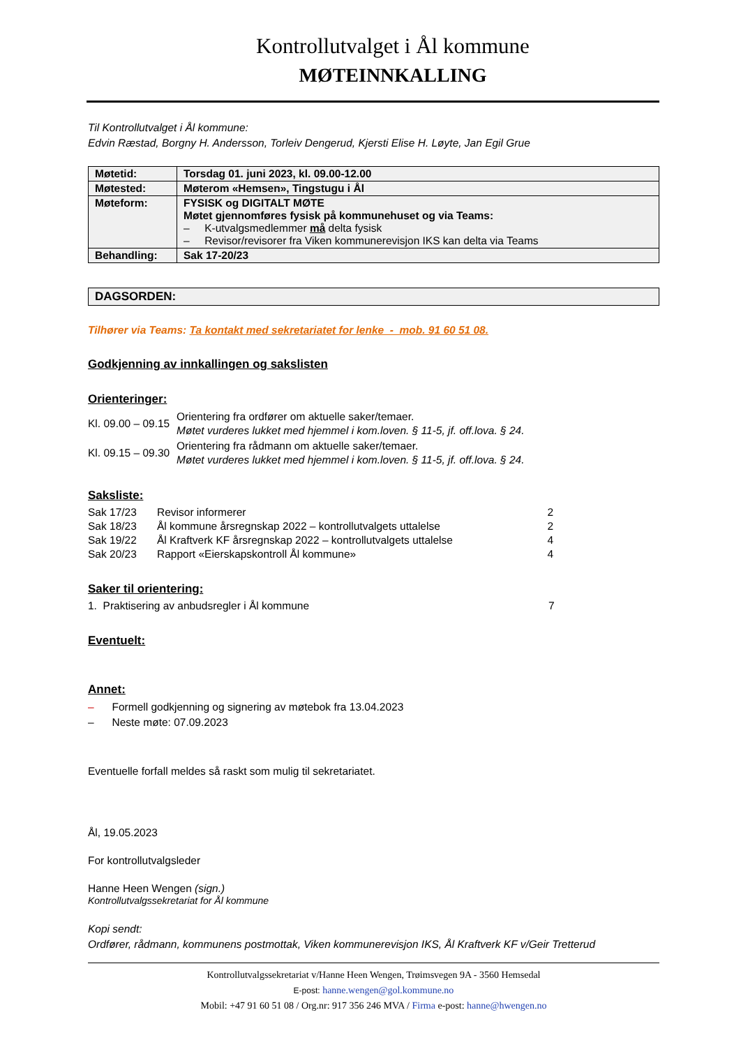Kontrollutvalget i Ål kommune
MØTEINNKALLING
Til Kontrollutvalget i Ål kommune:
Edvin Ræstad, Borgny H. Andersson, Torleiv Dengerud, Kjersti Elise H. Løyte, Jan Egil Grue
| Møtetid: | Torsdag 01. juni 2023, kl. 09.00-12.00 |
| Møtested: | Møterom «Hemsen», Tingstugu i Ål |
| Møteform: | FYSISK og DIGITALT MØTE Møtet gjennomføres fysisk på kommunehuset og via Teams: – K-utvalgsmedlemmer må delta fysisk – Revisor/revisorer fra Viken kommunerevisjon IKS kan delta via Teams |
| Behandling: | Sak 17-20/23 |
DAGSORDEN:
Tilhører via Teams: Ta kontakt med sekretariatet for lenke - mob. 91 60 51 08.
Godkjenning av innkallingen og sakslisten
Orienteringer:
| Kl. 09.00 – 09.15 | Orientering fra ordfører om aktuelle saker/temaer. Møtet vurderes lukket med hjemmel i kom.loven. § 11-5, jf. off.lova. § 24. |
| Kl. 09.15 – 09.30 | Orientering fra rådmann om aktuelle saker/temaer. Møtet vurderes lukket med hjemmel i kom.loven. § 11-5, jf. off.lova. § 24. |
Saksliste:
| Sak 17/23 | Revisor informerer | 2 |
| Sak 18/23 | Ål kommune årsregnskap 2022 – kontrollutvalgets uttalelse | 2 |
| Sak 19/22 | Ål Kraftverk KF årsregnskap 2022 – kontrollutvalgets uttalelse | 4 |
| Sak 20/23 | Rapport «Eierskapskontroll Ål kommune» | 4 |
Saker til orientering:
| 1. Praktisering av anbudsregler i Ål kommune | 7 |
Eventuelt:
Annet:
– Formell godkjenning og signering av møtebok fra 13.04.2023
– Neste møte: 07.09.2023
Eventuelle forfall meldes så raskt som mulig til sekretariatet.
Ål, 19.05.2023
For kontrollutvalgsleder
Hanne Heen Wengen (sign.)
Kontrollutvalgssekretariat for Ål kommune
Kopi sendt:
Ordfører, rådmann, kommunens postmottak, Viken kommunerevisjon IKS, Ål Kraftverk KF v/Geir Tretterud
Kontrollutvalgssekretariat v/Hanne Heen Wengen, Trøimsvegen 9A - 3560 Hemsedal
E-post: hanne.wengen@gol.kommune.no
Mobil: +47 91 60 51 08 / Org.nr: 917 356 246 MVA / Firma e-post: hanne@hwengen.no